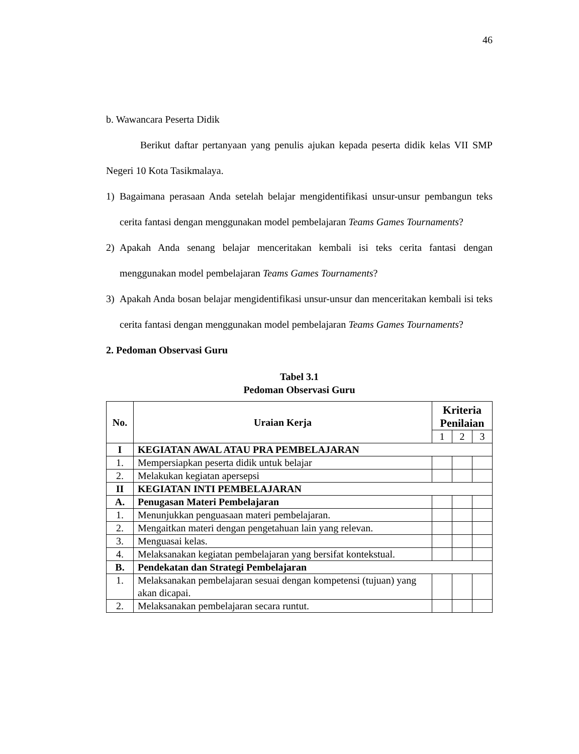46
b. Wawancara Peserta Didik
Berikut daftar pertanyaan yang penulis ajukan kepada peserta didik kelas VII SMP Negeri 10 Kota Tasikmalaya.
1) Bagaimana perasaan Anda setelah belajar mengidentifikasi unsur-unsur pembangun teks cerita fantasi dengan menggunakan model pembelajaran Teams Games Tournaments?
2) Apakah Anda senang belajar menceritakan kembali isi teks cerita fantasi dengan menggunakan model pembelajaran Teams Games Tournaments?
3) Apakah Anda bosan belajar mengidentifikasi unsur-unsur dan menceritakan kembali isi teks cerita fantasi dengan menggunakan model pembelajaran Teams Games Tournaments?
2. Pedoman Observasi Guru
Tabel 3.1
Pedoman Observasi Guru
| No. | Uraian Kerja | Kriteria Penilaian | | |
| --- | --- | --- | --- | --- |
| | | 1 | 2 | 3 |
| I | KEGIATAN AWAL ATAU PRA PEMBELAJARAN | | | |
| 1. | Mempersiapkan peserta didik untuk belajar | | | |
| 2. | Melakukan kegiatan apersepsi | | | |
| II | KEGIATAN INTI PEMBELAJARAN | | | |
| A. | Penugasan Materi Pembelajaran | | | |
| 1. | Menunjukkan penguasaan materi pembelajaran. | | | |
| 2. | Mengaitkan materi dengan pengetahuan lain yang relevan. | | | |
| 3. | Menguasai kelas. | | | |
| 4. | Melaksanakan kegiatan pembelajaran yang bersifat kontekstual. | | | |
| B. | Pendekatan dan Strategi Pembelajaran | | | |
| 1. | Melaksanakan pembelajaran sesuai dengan kompetensi (tujuan) yang akan dicapai. | | | |
| 2. | Melaksanakan pembelajaran secara runtut. | | | |